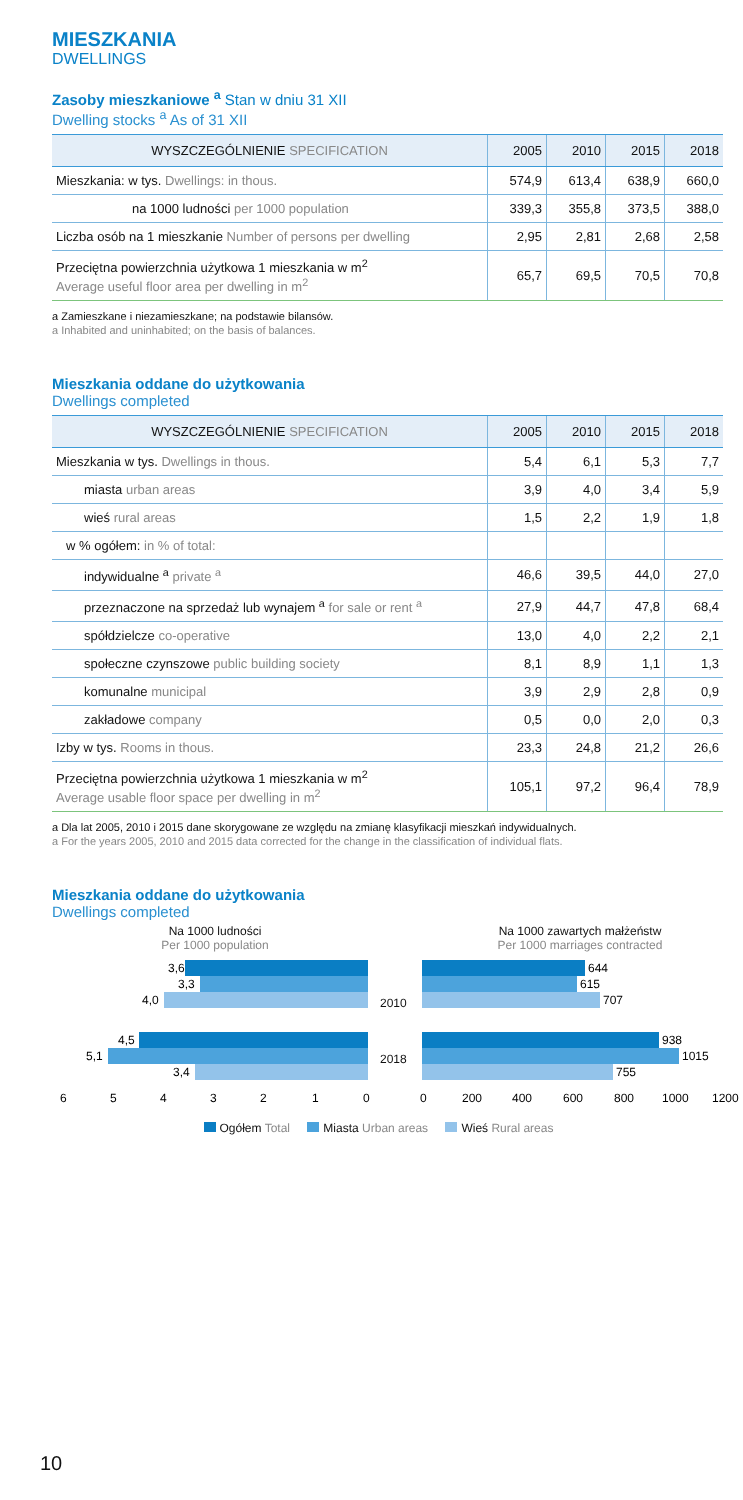MIESZKANIA
DWELLINGS
Zasoby mieszkaniowe <sup>a</sup> Stan w dniu 31 XII
Dwelling stocks <sup>a</sup> As of 31 XII
| WYSZCZEGÓLNIENIE SPECIFICATION | 2005 | 2010 | 2015 | 2018 |
| --- | --- | --- | --- | --- |
| Mieszkania: w tys. Dwellings: in thous. | 574,9 | 613,4 | 638,9 | 660,0 |
| na 1000 ludności per 1000 population | 339,3 | 355,8 | 373,5 | 388,0 |
| Liczba osób na 1 mieszkanie Number of persons per dwelling | 2,95 | 2,81 | 2,68 | 2,58 |
| Przeciętna powierzchnia użytkowa 1 mieszkania w m<sup>2</sup> Average useful floor area per dwelling in m<sup>2</sup> | 65,7 | 69,5 | 70,5 | 70,8 |
a Zamieszkane i niezamieszkane; na podstawie bilansów.
a Inhabited and uninhabited; on the basis of balances.
Mieszkania oddane do użytkowania
Dwellings completed
| WYSZCZEGÓLNIENIE SPECIFICATION | 2005 | 2010 | 2015 | 2018 |
| --- | --- | --- | --- | --- |
| Mieszkania w tys. Dwellings in thous. | 5,4 | 6,1 | 5,3 | 7,7 |
| miasta urban areas | 3,9 | 4,0 | 3,4 | 5,9 |
| wieś rural areas | 1,5 | 2,2 | 1,9 | 1,8 |
| w % ogółem: in % of total: | | | | |
| indywidualne <sup>a</sup> private <sup>a</sup> | 46,6 | 39,5 | 44,0 | 27,0 |
| przeznaczone na sprzedaż lub wynajem <sup>a</sup> for sale or rent <sup>a</sup> | 27,9 | 44,7 | 47,8 | 68,4 |
| spółdzielcze co-operative | 13,0 | 4,0 | 2,2 | 2,1 |
| społeczne czynszowe public building society | 8,1 | 8,9 | 1,1 | 1,3 |
| komunalne municipal | 3,9 | 2,9 | 2,8 | 0,9 |
| zakładowe company | 0,5 | 0,0 | 2,0 | 0,3 |
| Izby w tys. Rooms in thous. | 23,3 | 24,8 | 21,2 | 26,6 |
| Przeciętna powierzchnia użytkowa 1 mieszkania w m<sup>2</sup> Average usable floor space per dwelling in m<sup>2</sup> | 105,1 | 97,2 | 96,4 | 78,9 |
a Dla lat 2005, 2010 i 2015 dane skorygowane ze względu na zmianę klasyfikacji mieszkań indywidualnych.
a For the years 2005, 2010 and 2015 data corrected for the change in the classification of individual flats.
Mieszkania oddane do użytkowania
Dwellings completed
Na 1000 ludności
Per 1000 population
3,6
3,3
4,0
4,5
5,1
3,4
6
5
4
3
2
1
0
2010
2018
Na 1000 zawartych małżeństw
Per 1000 marriages contracted
644
615
707
938
1015
755
0
200
400
600
800
1000
1200
Ogółem Total Miasta Urban areas Wieś Rural areas
10